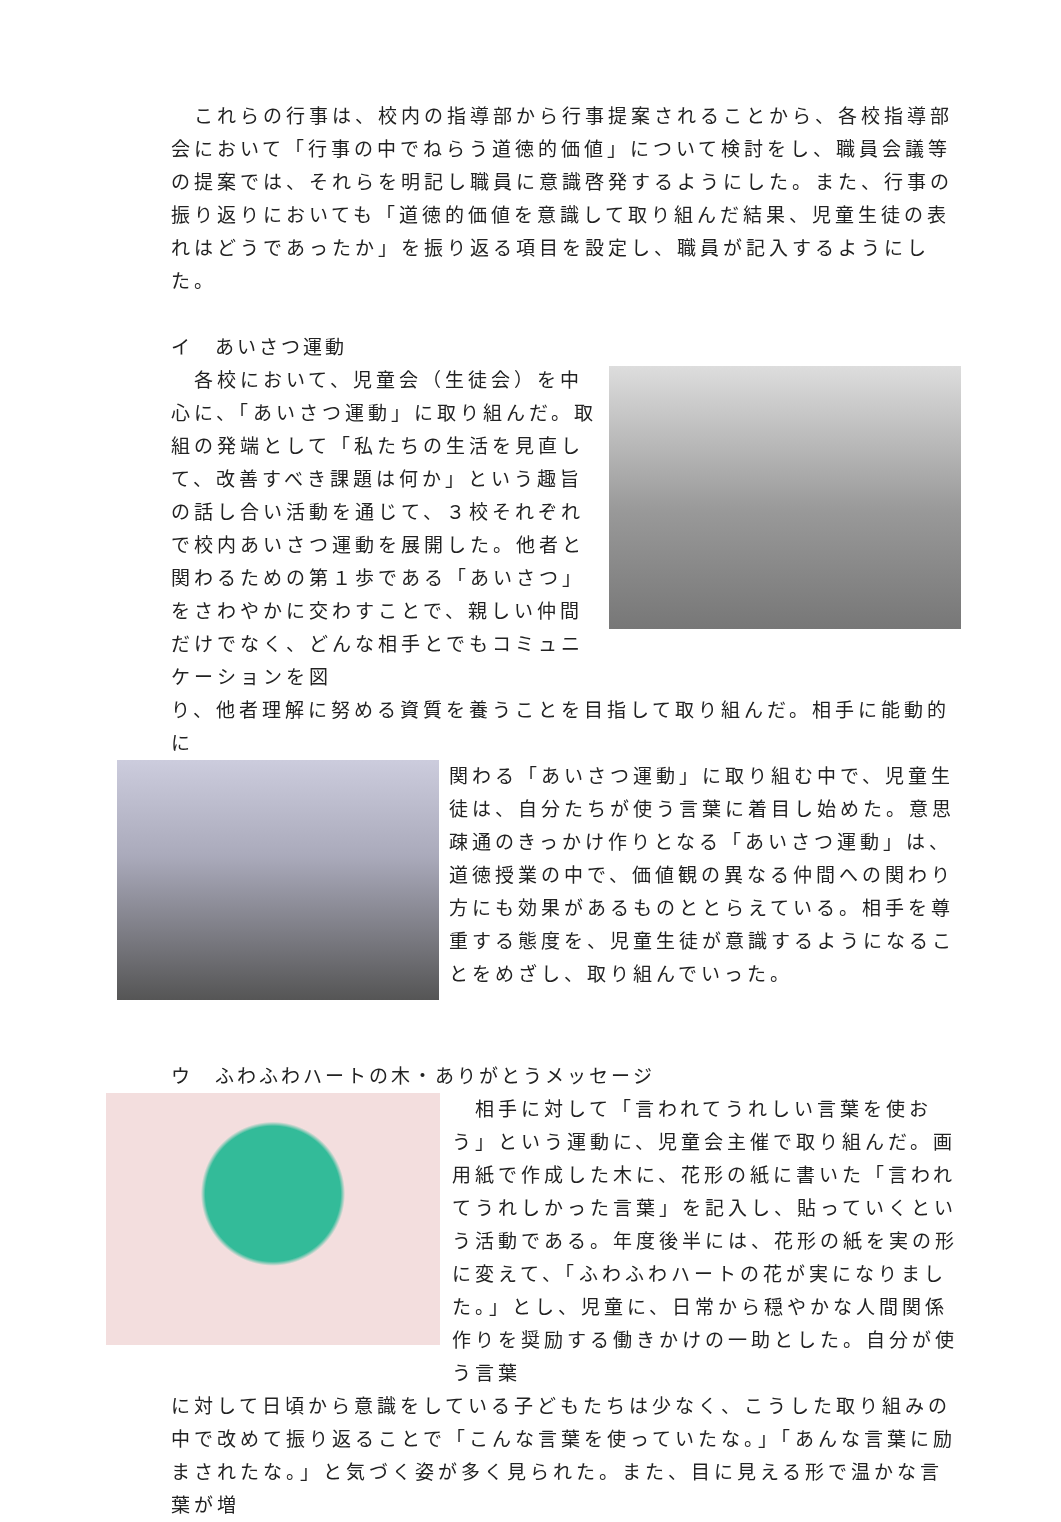これらの行事は、校内の指導部から行事提案されることから、各校指導部会において「行事の中でねらう道徳的価値」について検討をし、職員会議等の提案では、それらを明記し職員に意識啓発するようにした。また、行事の振り返りにおいても「道徳的価値を意識して取り組んだ結果、児童生徒の表れはどうであったか」を振り返る項目を設定し、職員が記入するようにした。
イ　あいさつ運動
　各校において、児童会（生徒会）を中心に、「あいさつ運動」に取り組んだ。取組の発端として「私たちの生活を見直して、改善すべき課題は何か」という趣旨の話し合い活動を通じて、３校それぞれで校内あいさつ運動を展開した。他者と関わるための第１歩である「あいさつ」をさわやかに交わすことで、親しい仲間だけでなく、どんな相手とでもコミュニケーションを図
り、他者理解に努める資質を養うことを目指して取り組んだ。相手に能動的に
関わる「あいさつ運動」に取り組む中で、児童生徒は、自分たちが使う言葉に着目し始めた。意思疎通のきっかけ作りとなる「あいさつ運動」は、道徳授業の中で、価値観の異なる仲間への関わり方にも効果があるものととらえている。相手を尊重する態度を、児童生徒が意識するようになることをめざし、取り組んでいった。
ウ　ふわふわハートの木・ありがとうメッセージ
　相手に対して「言われてうれしい言葉を使おう」という運動に、児童会主催で取り組んだ。画用紙で作成した木に、花形の紙に書いた「言われてうれしかった言葉」を記入し、貼っていくという活動である。年度後半には、花形の紙を実の形に変えて、「ふわふわハートの花が実になりました。」とし、児童に、日常から穏やかな人間関係作りを奨励する働きかけの一助とした。自分が使う言葉
に対して日頃から意識をしている子どもたちは少なく、こうした取り組みの中で改めて振り返ることで「こんな言葉を使っていたな。」「あんな言葉に励まされたな。」と気づく姿が多く見られた。また、目に見える形で温かな言葉が増